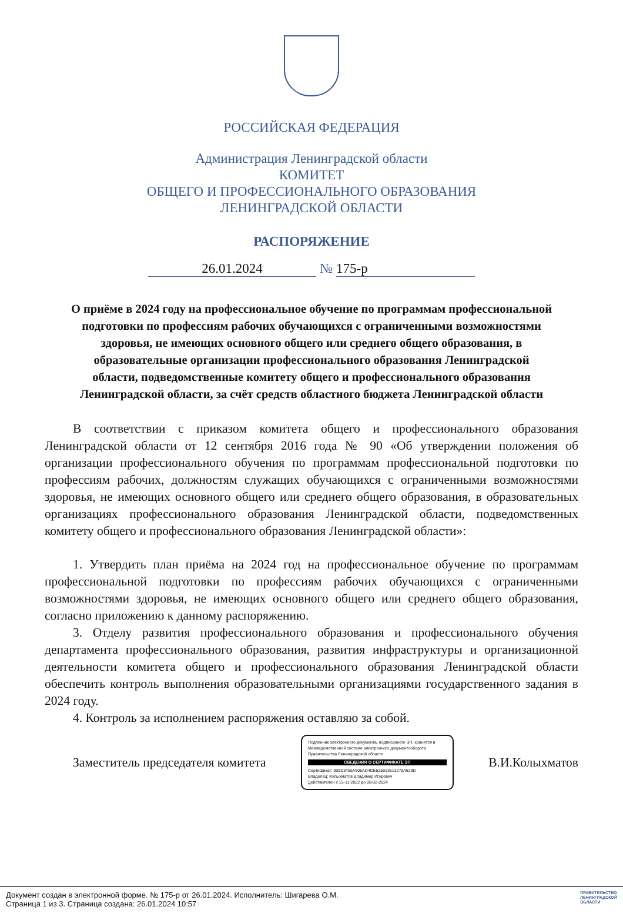РОССИЙСКАЯ ФЕДЕРАЦИЯ
Администрация Ленинградской области
КОМИТЕТ
ОБЩЕГО И ПРОФЕССИОНАЛЬНОГО ОБРАЗОВАНИЯ
ЛЕНИНГРАДСКОЙ ОБЛАСТИ
РАСПОРЯЖЕНИЕ
26.01.2024 № 175-р
О приёме в 2024 году на профессиональное обучение по программам профессиональной подготовки по профессиям рабочих обучающихся с ограниченными возможностями здоровья, не имеющих основного общего или среднего общего образования, в образовательные организации профессионального образования Ленинградской области, подведомственные комитету общего и профессионального образования Ленинградской области, за счёт средств областного бюджета Ленинградской области
В соответствии с приказом комитета общего и профессионального образования Ленинградской области от 12 сентября 2016 года № 90 «Об утверждении положения об организации профессионального обучения по программам профессиональной подготовки по профессиям рабочих, должностям служащих обучающихся с ограниченными возможностями здоровья, не имеющих основного общего или среднего общего образования, в образовательных организациях профессионального образования Ленинградской области, подведомственных комитету общего и профессионального образования Ленинградской области»:
1. Утвердить план приёма на 2024 год на профессиональное обучение по программам профессиональной подготовки по профессиям рабочих обучающихся с ограниченными возможностями здоровья, не имеющих основного общего или среднего общего образования, согласно приложению к данному распоряжению.
3. Отделу развития профессионального образования и профессионального обучения департамента профессионального образования, развития инфраструктуры и организационной деятельности комитета общего и профессионального образования Ленинградской области обеспечить контроль выполнения образовательными организациями государственного задания в 2024 году.
4. Контроль за исполнением распоряжения оставляю за собой.
Заместитель председателя комитета
Подлинник электронного документа, подписанного ЭП, хранится в Межведомственной системе электронного документооборота Правительства Ленинградской области
СВЕДЕНИЯ О СЕРТИФИКАТЕ ЭП
Сертификат: 009D3455A605AD4DE525013513275A629D
Владелец: Колыхматов Владимир Игоревич
Действителен с 15-11-2022 до 08-02-2024
В.И.Колыхматов
Документ создан в электронной форме. № 175-р от 26.01.2024. Исполнитель: Шигарева О.М.
Страница 1 из 3. Страница создана: 26.01.2024 10:57
ПРАВИТЕЛЬСТВО
ЛЕНИНГРАДСКОЙ
ОБЛАСТИ